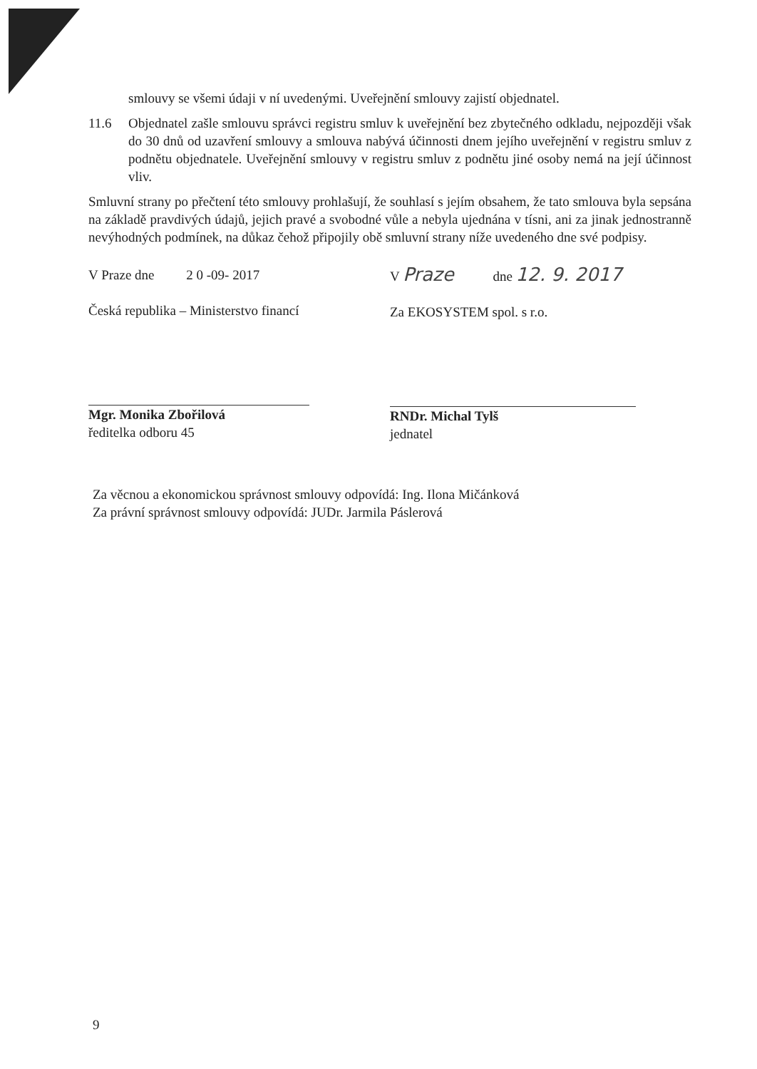smlouvy se všemi údaji v ní uvedenými. Uveřejnění smlouvy zajistí objednatel.
11.6 Objednatel zašle smlouvu správci registru smluv k uveřejnění bez zbytečného odkladu, nejpozději však do 30 dnů od uzavření smlouvy a smlouva nabývá účinnosti dnem jejího uveřejnění v registru smluv z podnětu objednatele. Uveřejnění smlouvy v registru smluv z podnětu jiné osoby nemá na její účinnost vliv.
Smluvní strany po přečtení této smlouvy prohlašují, že souhlasí s jejím obsahem, že tato smlouva byla sepsána na základě pravdivých údajů, jejich pravé a svobodné vůle a nebyla ujednána v tísni, ani za jinak jednostranně nevýhodných podmínek, na důkaz čehož připojily obě smluvní strany níže uvedeného dne své podpisy.
V Praze dne 2 0 -09- 2017
Česká republika – Ministerstvo financí
Mgr. Monika Zbořilová
ředitelka odboru 45
V Praze dne 12. 9. 2017
Za EKOSYSTEM spol. s r.o.
RNDr. Michal Tylš
jednatel
Za věcnou a ekonomickou správnost smlouvy odpovídá: Ing. Ilona Mičánková
Za právní správnost smlouvy odpovídá: JUDr. Jarmila Páslerová
9